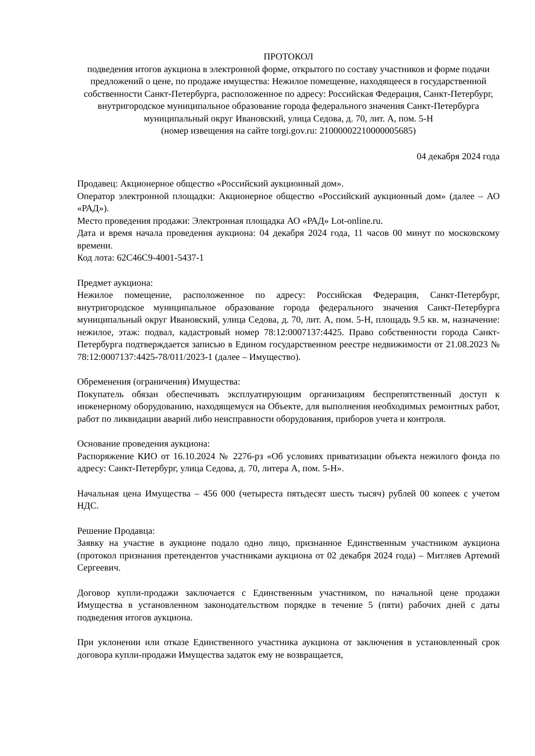ПРОТОКОЛ
подведения итогов аукциона в электронной форме, открытого по составу участников и форме подачи предложений о цене, по продаже имущества: Нежилое помещение, находящееся в государственной собственности Санкт-Петербурга, расположенное по адресу: Российская Федерация, Санкт-Петербург, внутригородское муниципальное образование города федерального значения Санкт-Петербурга муниципальный округ Ивановский, улица Седова, д. 70, лит. А, пом. 5-Н
(номер извещения на сайте torgi.gov.ru: 21000002210000005685)
04 декабря 2024 года
Продавец: Акционерное общество «Российский аукционный дом».
Оператор электронной площадки: Акционерное общество «Российский аукционный дом» (далее – АО «РАД»).
Место проведения продажи: Электронная площадка АО «РАД» Lot-online.ru.
Дата и время начала проведения аукциона: 04 декабря 2024 года, 11 часов 00 минут по московскому времени.
Код лота: 62C46C9-4001-5437-1
Предмет аукциона:
Нежилое помещение, расположенное по адресу: Российская Федерация, Санкт-Петербург, внутригородское муниципальное образование города федерального значения Санкт-Петербурга муниципальный округ Ивановский, улица Седова, д. 70, лит. А, пом. 5-Н, площадь 9.5 кв. м, назначение: нежилое, этаж: подвал, кадастровый номер 78:12:0007137:4425. Право собственности города Санкт-Петербурга подтверждается записью в Едином государственном реестре недвижимости от 21.08.2023 № 78:12:0007137:4425-78/011/2023-1 (далее – Имущество).
Обременения (ограничения) Имущества:
Покупатель обязан обеспечивать эксплуатирующим организациям беспрепятственный доступ к инженерному оборудованию, находящемуся на Объекте, для выполнения необходимых ремонтных работ, работ по ликвидации аварий либо неисправности оборудования, приборов учета и контроля.
Основание проведения аукциона:
Распоряжение КИО от 16.10.2024 № 2276-рз «Об условиях приватизации объекта нежилого фонда по адресу: Санкт-Петербург, улица Седова, д. 70, литера А, пом. 5-Н».
Начальная цена Имущества – 456 000 (четыреста пятьдесят шесть тысяч) рублей 00 копеек с учетом НДС.
Решение Продавца:
Заявку на участие в аукционе подало одно лицо, признанное Единственным участником аукциона (протокол признания претендентов участниками аукциона от 02 декабря 2024 года) – Митляев Артемий Сергеевич.
Договор купли-продажи заключается с Единственным участником, по начальной цене продажи Имущества в установленном законодательством порядке в течение 5 (пяти) рабочих дней с даты подведения итогов аукциона.
При уклонении или отказе Единственного участника аукциона от заключения в установленный срок договора купли-продажи Имущества задаток ему не возвращается,